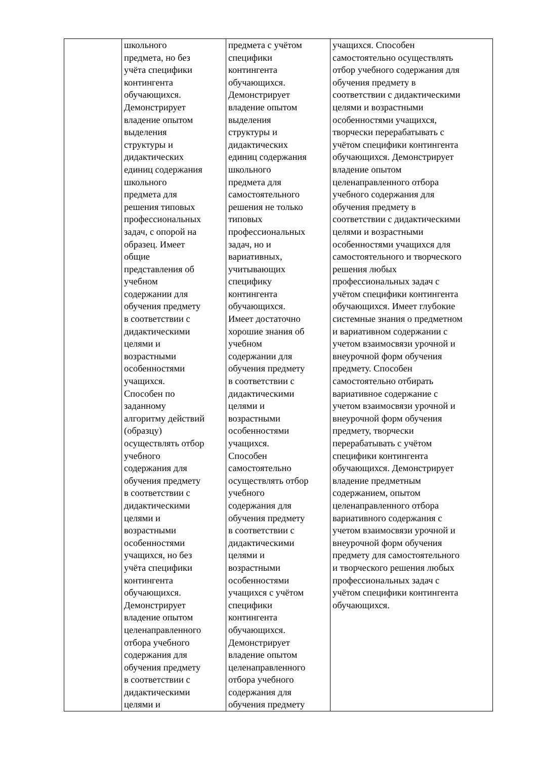| | школьного предмета, но без учёта специфики контингента обучающихся. Демонстрирует владение опытом выделения структуры и дидактических единиц содержания школьного предмета для решения типовых профессиональных задач, с опорой на образец. Имеет общие представления об учебном содержании для обучения предмету в соответствии с дидактическими целями и возрастными особенностями учащихся. Способен по заданному алгоритму действий (образцу) осуществлять отбор учебного содержания для обучения предмету в соответствии с дидактическими целями и возрастными особенностями учащихся, но без учёта специфики контингента обучающихся. Демонстрирует владение опытом целенаправленного отбора учебного содержания для обучения предмету в соответствии с дидактическими целями и | предмета с учётом специфики контингента обучающихся. Демонстрирует владение опытом выделения структуры и дидактических единиц содержания школьного предмета для самостоятельного решения не только типовых профессиональных задач, но и вариативных, учитывающих специфику контингента обучающихся. Имеет достаточно хорошие знания об учебном содержании для обучения предмету в соответствии с дидактическими целями и возрастными особенностями учащихся. Способен самостоятельно осуществлять отбор учебного содержания для обучения предмету в соответствии с дидактическими целями и возрастными особенностями учащихся с учётом специфики контингента обучающихся. Демонстрирует владение опытом целенаправленного отбора учебного содержания для обучения предмету | учащихся. Способен самостоятельно осуществлять отбор учебного содержания для обучения предмету в соответствии с дидактическими целями и возрастными особенностями учащихся, творчески перерабатывать с учётом специфики контингента обучающихся. Демонстрирует владение опытом целенаправленного отбора учебного содержания для обучения предмету в соответствии с дидактическими целями и возрастными особенностями учащихся для самостоятельного и творческого решения любых профессиональных задач с учётом специфики контингента обучающихся. Имеет глубокие системные знания о предметном и вариативном содержании с учетом взаимосвязи урочной и внеурочной форм обучения предмету. Способен самостоятельно отбирать вариативное содержание с учетом взаимосвязи урочной и внеурочной форм обучения предмету, творчески перерабатывать с учётом специфики контингента обучающихся. Демонстрирует владение предметным содержанием, опытом целенаправленного отбора вариативного содержания с учетом взаимосвязи урочной и внеурочной форм обучения предмету для самостоятельного и творческого решения любых профессиональных задач с учётом специфики контингента обучающихся. |